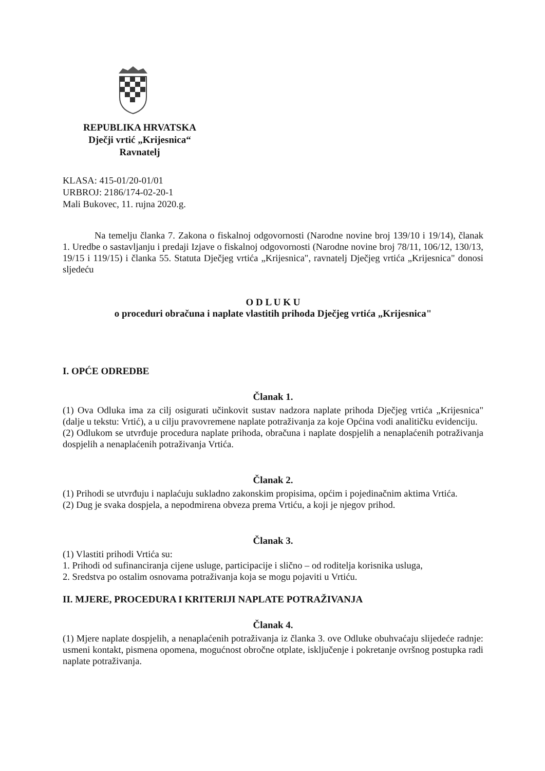REPUBLIKA HRVATSKA
Dječji vrtić „Krijesnica“
Ravnatelj
KLASA: 415-01/20-01/01
URBROJ: 2186/174-02-20-1
Mali Bukovec, 11. rujna 2020.g.
Na temelju članka 7. Zakona o fiskalnoj odgovornosti (Narodne novine broj 139/10 i 19/14), članak 1. Uredbe o sastavljanju i predaji Izjave o fiskalnoj odgovornosti (Narodne novine broj 78/11, 106/12, 130/13, 19/15 i 119/15) i članka 55. Statuta Dječjeg vrtića „Krijesnica", ravnatelj Dječjeg vrtića „Krijesnica" donosi sljedeću
O D L U K U
o proceduri obračuna i naplate vlastitih prihoda Dječjeg vrtića „Krijesnica"
I. OPĆE ODREDBE
Članak 1.
(1) Ova Odluka ima za cilj osigurati učinkovit sustav nadzora naplate prihoda Dječjeg vrtića „Krijesnica" (dalje u tekstu: Vrtić), a u cilju pravovremene naplate potraživanja za koje Općina vodi analitičku evidenciju.
(2) Odlukom se utvrđuje procedura naplate prihoda, obračuna i naplate dospjelih a nenaplaćenih potraživanja dospjelih a nenaplaćenih potraživanja Vrtića.
Članak 2.
(1) Prihodi se utvrđuju i naplaćuju sukladno zakonskim propisima, općim i pojedinačnim aktima Vrtića.
(2) Dug je svaka dospjela, a nepodmirena obveza prema Vrtiću, a koji je njegov prihod.
Članak 3.
(1) Vlastiti prihodi Vrtića su:
1. Prihodi od sufinanciranja cijene usluge, participacije i slično – od roditelja korisnika usluga,
2. Sredstva po ostalim osnovama potraživanja koja se mogu pojaviti u Vrtiću.
II. MJERE, PROCEDURA I KRITERIJI NAPLATE POTRAŽIVANJA
Članak 4.
(1) Mjere naplate dospjelih, a nenaplaćenih potraživanja iz članka 3. ove Odluke obuhvaćaju slijedeće radnje: usmeni kontakt, pismena opomena, mogućnost obročne otplate, isključenje i pokretanje ovršnog postupka radi naplate potraživanja.